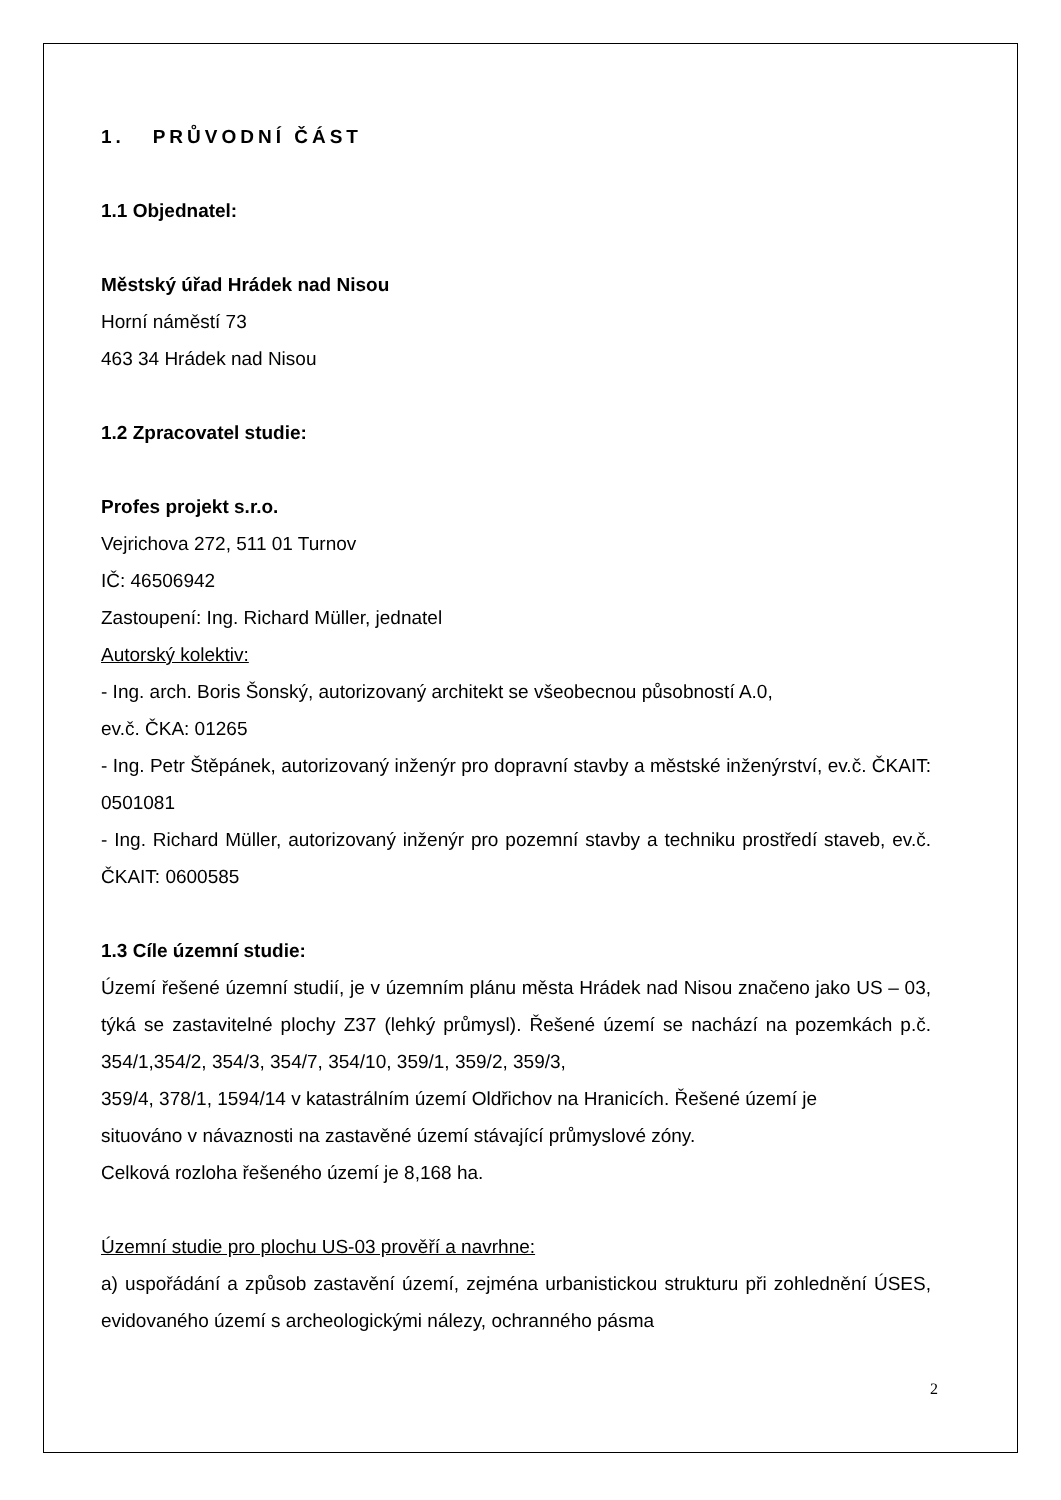1. PRŮVODNÍ ČÁST
1.1 Objednatel:
Městský úřad Hrádek nad Nisou
Horní náměstí 73
463 34 Hrádek nad Nisou
1.2 Zpracovatel studie:
Profes projekt s.r.o.
Vejrichova 272, 511 01 Turnov
IČ: 46506942
Zastoupení: Ing. Richard Müller, jednatel
Autorský kolektiv:
- Ing. arch. Boris Šonský, autorizovaný architekt se všeobecnou působností A.0,
ev.č. ČKA: 01265
- Ing. Petr Štěpánek, autorizovaný inženýr pro dopravní stavby a městské inženýrství, ev.č. ČKAIT: 0501081
- Ing. Richard Müller, autorizovaný inženýr pro pozemní stavby a techniku prostředí staveb, ev.č. ČKAIT: 0600585
1.3 Cíle územní studie:
Území řešené územní studií, je v územním plánu města Hrádek nad Nisou značeno jako US – 03, týká se zastavitelné plochy Z37 (lehký průmysl). Řešené území se nachází na pozemkách p.č. 354/1,354/2, 354/3, 354/7, 354/10, 359/1, 359/2, 359/3,
359/4, 378/1, 1594/14 v katastrálním území Oldřichov na Hranicích. Řešené území je
situováno v návaznosti na zastavěné území stávající průmyslové zóny.
Celková rozloha řešeného území je 8,168 ha.
Územní studie pro plochu US-03 prověří a navrhne:
a) uspořádání a způsob zastavění území, zejména urbanistickou strukturu při zohlednění ÚSES, evidovaného území s archeologickými nálezy, ochranného pásma
2